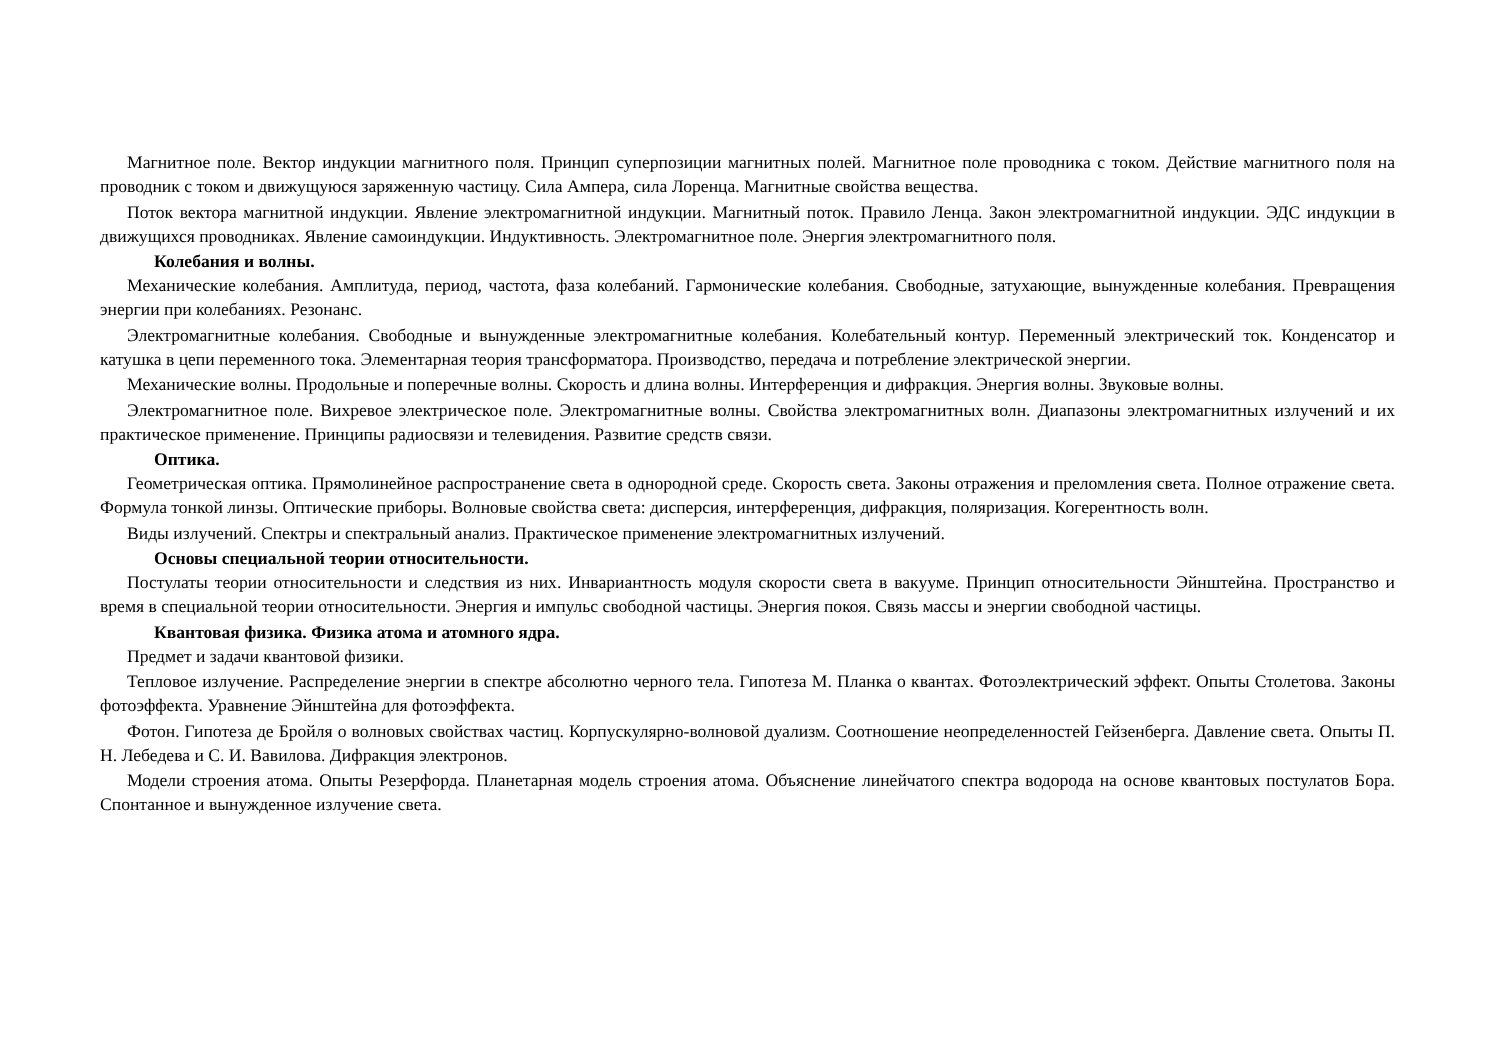Магнитное поле. Вектор индукции магнитного поля. Принцип суперпозиции магнитных полей. Магнитное поле проводника с током. Действие магнитного поля на проводник с током и движущуюся заряженную частицу. Сила Ампера, сила Лоренца. Магнитные свойства вещества.
Поток вектора магнитной индукции. Явление электромагнитной индукции. Магнитный поток. Правило Ленца. Закон электромагнитной индукции. ЭДС индукции в движущихся проводниках. Явление самоиндукции. Индуктивность. Электромагнитное поле. Энергия электромагнитного поля.
Колебания и волны.
Механические колебания. Амплитуда, период, частота, фаза колебаний. Гармонические колебания. Свободные, затухающие, вынужденные колебания. Превращения энергии при колебаниях. Резонанс.
Электромагнитные колебания. Свободные и вынужденные электромагнитные колебания. Колебательный контур. Переменный электрический ток. Конденсатор и катушка в цепи переменного тока. Элементарная теория трансформатора. Производство, передача и потребление электрической энергии.
Механические волны. Продольные и поперечные волны. Скорость и длина волны. Интерференция и дифракция. Энергия волны. Звуковые волны.
Электромагнитное поле. Вихревое электрическое поле. Электромагнитные волны. Свойства электромагнитных волн. Диапазоны электромагнитных излучений и их практическое применение. Принципы радиосвязи и телевидения. Развитие средств связи.
Оптика.
Геометрическая оптика. Прямолинейное распространение света в однородной среде. Скорость света. Законы отражения и преломления света. Полное отражение света. Формула тонкой линзы. Оптические приборы. Волновые свойства света: дисперсия, интерференция, дифракция, поляризация. Когерентность волн.
Виды излучений. Спектры и спектральный анализ. Практическое применение электромагнитных излучений.
Основы специальной теории относительности.
Постулаты теории относительности и следствия из них. Инвариантность модуля скорости света в вакууме. Принцип относительности Эйнштейна. Пространство и время в специальной теории относительности. Энергия и импульс свободной частицы. Энергия покоя. Связь массы и энергии свободной частицы.
Квантовая физика. Физика атома и атомного ядра.
Предмет и задачи квантовой физики.
Тепловое излучение. Распределение энергии в спектре абсолютно черного тела. Гипотеза М. Планка о квантах. Фотоэлектрический эффект. Опыты Столетова. Законы фотоэффекта. Уравнение Эйнштейна для фотоэффекта.
Фотон. Гипотеза де Бройля о волновых свойствах частиц. Корпускулярно-волновой дуализм. Соотношение неопределенностей Гейзенберга. Давление света. Опыты П. Н. Лебедева и С. И. Вавилова. Дифракция электронов.
Модели строения атома. Опыты Резерфорда. Планетарная модель строения атома. Объяснение линейчатого спектра водорода на основе квантовых постулатов Бора. Спонтанное и вынужденное излучение света.